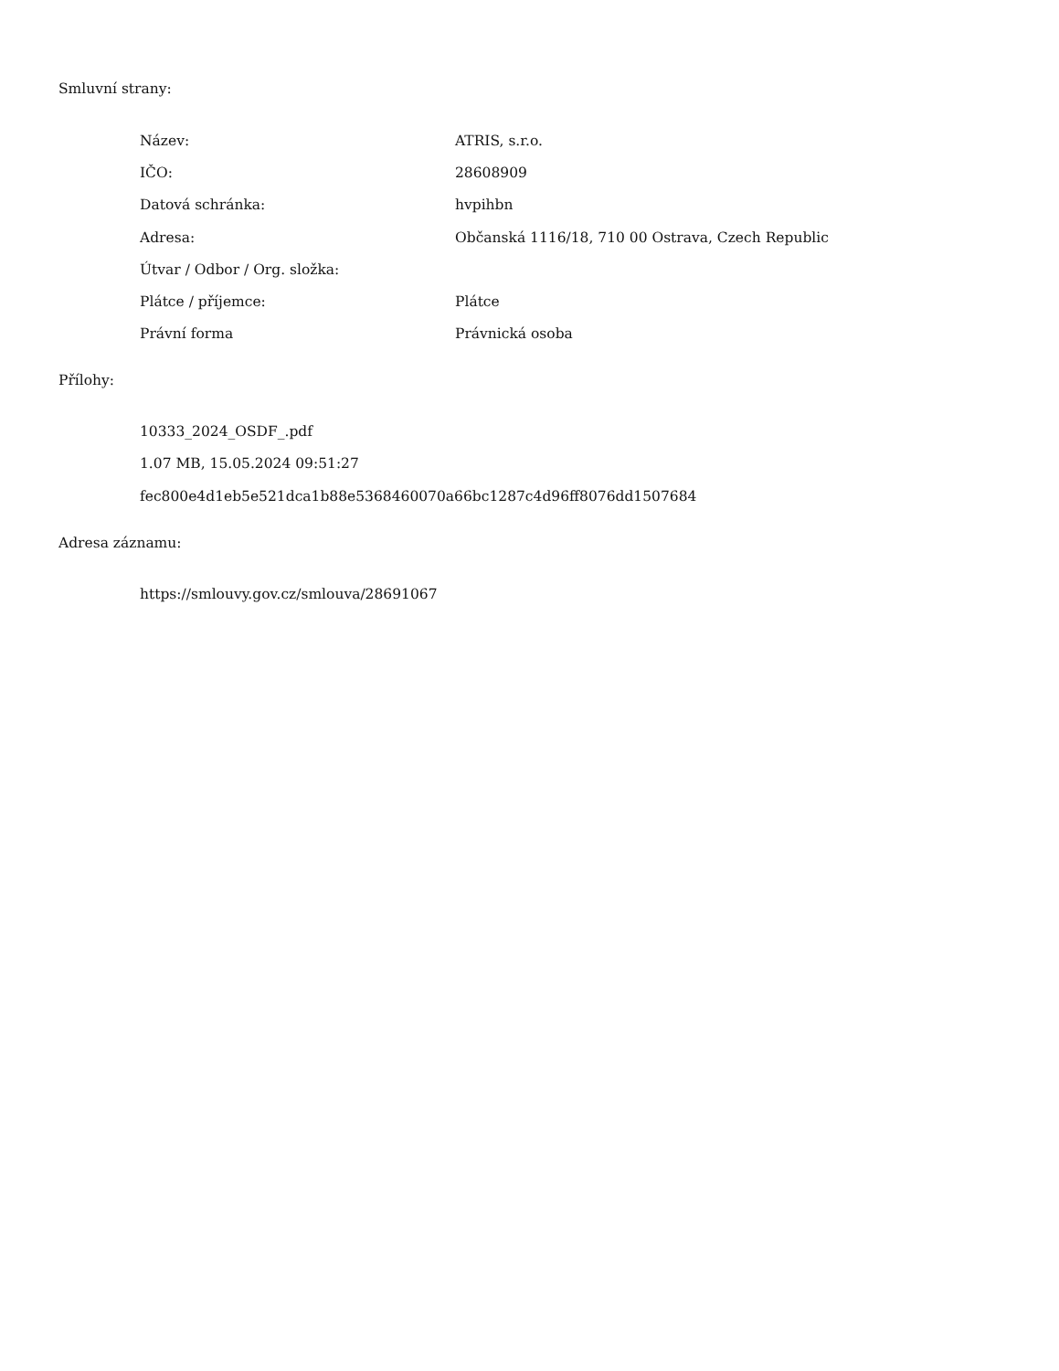Smluvní strany:
| Název: | ATRIS, s.r.o. |
| IČO: | 28608909 |
| Datová schránka: | hvpihbn |
| Adresa: | Občanská 1116/18, 710 00 Ostrava, Czech Republic |
| Útvar / Odbor / Org. složka: | |
| Plátce / příjemce: | Plátce |
| Právní forma | Právnická osoba |
Přílohy:
10333_2024_OSDF_.pdf
1.07 MB, 15.05.2024 09:51:27
fec800e4d1eb5e521dca1b88e5368460070a66bc1287c4d96ff8076dd1507684
Adresa záznamu:
https://smlouvy.gov.cz/smlouva/28691067